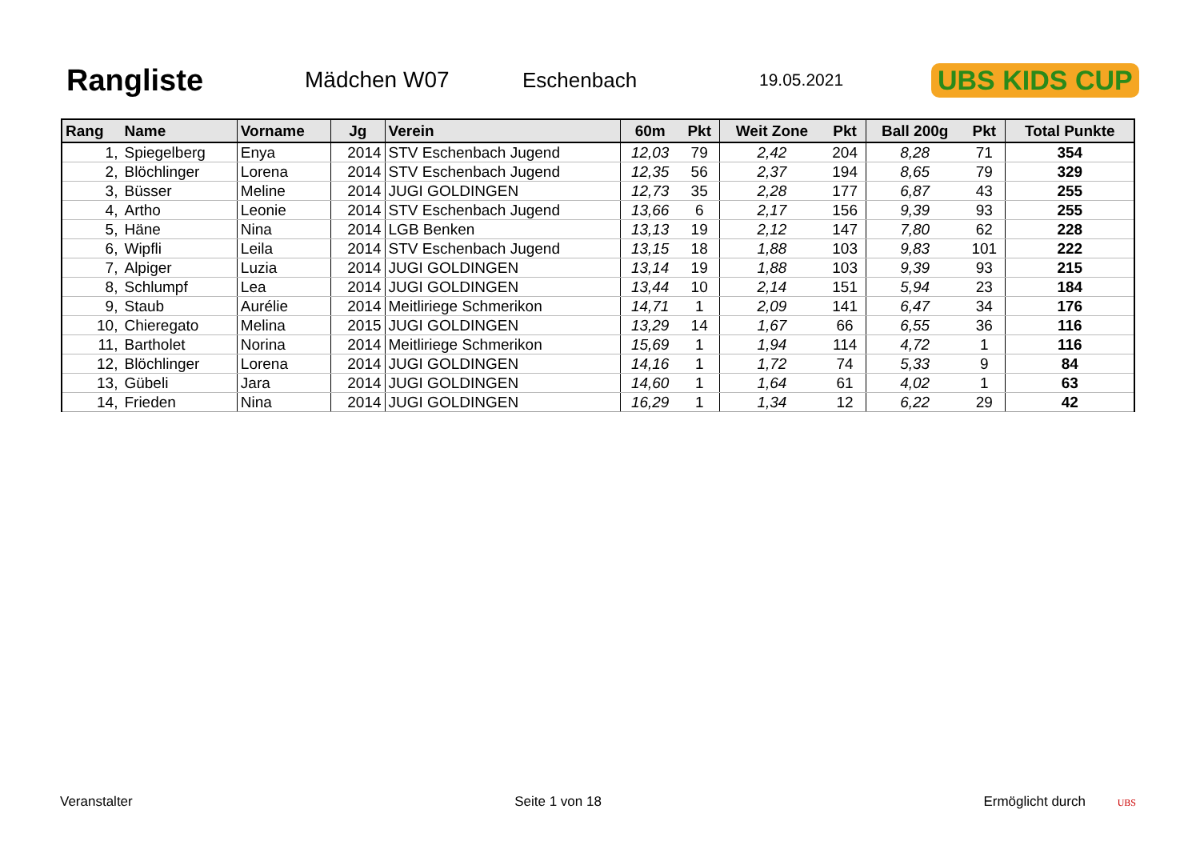Rangliste
Mädchen W07 Eschenbach
19.05.2021
UBS KIDS CUP
| Rang | Name | Vorname | Jg | Verein | 60m | Pkt | Weit Zone | Pkt | Ball 200g | Pkt | Total Punkte |
| --- | --- | --- | --- | --- | --- | --- | --- | --- | --- | --- | --- |
| 1, | Spiegelberg | Enya | 2014 | STV Eschenbach Jugend | 12,03 | 79 | 2,42 | 204 | 8,28 | 71 | 354 |
| 2, | Blöchlinger | Lorena | 2014 | STV Eschenbach Jugend | 12,35 | 56 | 2,37 | 194 | 8,65 | 79 | 329 |
| 3, | Büsser | Meline | 2014 | JUGI GOLDINGEN | 12,73 | 35 | 2,28 | 177 | 6,87 | 43 | 255 |
| 4, | Artho | Leonie | 2014 | STV Eschenbach Jugend | 13,66 | 6 | 2,17 | 156 | 9,39 | 93 | 255 |
| 5, | Häne | Nina | 2014 | LGB Benken | 13,13 | 19 | 2,12 | 147 | 7,80 | 62 | 228 |
| 6, | Wipfli | Leila | 2014 | STV Eschenbach Jugend | 13,15 | 18 | 1,88 | 103 | 9,83 | 101 | 222 |
| 7, | Alpiger | Luzia | 2014 | JUGI GOLDINGEN | 13,14 | 19 | 1,88 | 103 | 9,39 | 93 | 215 |
| 8, | Schlumpf | Lea | 2014 | JUGI GOLDINGEN | 13,44 | 10 | 2,14 | 151 | 5,94 | 23 | 184 |
| 9, | Staub | Aurélie | 2014 | Meitliriege Schmerikon | 14,71 | 1 | 2,09 | 141 | 6,47 | 34 | 176 |
| 10, | Chieregato | Melina | 2015 | JUGI GOLDINGEN | 13,29 | 14 | 1,67 | 66 | 6,55 | 36 | 116 |
| 11, | Bartholet | Norina | 2014 | Meitliriege Schmerikon | 15,69 | 1 | 1,94 | 114 | 4,72 | 1 | 116 |
| 12, | Blöchlinger | Lorena | 2014 | JUGI GOLDINGEN | 14,16 | 1 | 1,72 | 74 | 5,33 | 9 | 84 |
| 13, | Gübeli | Jara | 2014 | JUGI GOLDINGEN | 14,60 | 1 | 1,64 | 61 | 4,02 | 1 | 63 |
| 14, | Frieden | Nina | 2014 | JUGI GOLDINGEN | 16,29 | 1 | 1,34 | 12 | 6,22 | 29 | 42 |
Veranstalter Seite 1 von 18 Ermöglicht durch UBS